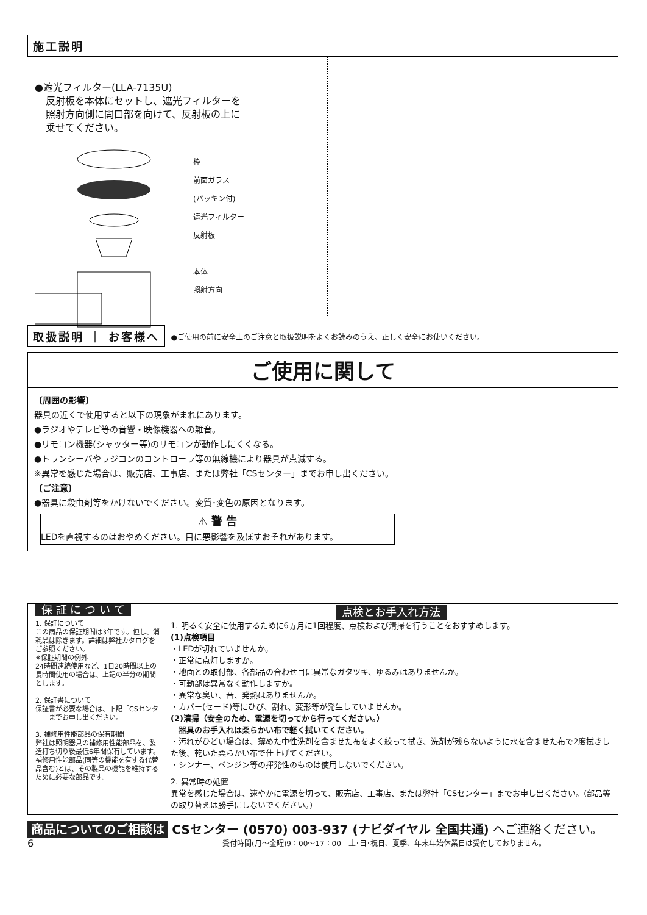施工説明
●遮光フィルター(LLA-7135U)
反射板を本体にセットし、遮光フィルターを
照射方向側に開口部を向けて、反射板の上に
乗せてください。
枠
前面ガラス
(パッキン付)
遮光フィルター
反射板
本体
照射方向
取扱説明 ｜ お客様へ
●ご使用の前に安全上のご注意と取扱説明をよくお読みのうえ、正しく安全にお使いください。
ご使用に関して
〔周囲の影響〕
器具の近くで使用すると以下の現象がまれにあります。
●ラジオやテレビ等の音響・映像機器への雑音。
●リモコン機器(シャッター等)のリモコンが動作しにくくなる。
●トランシーバやラジコンのコントローラ等の無線機により器具が点滅する。
※異常を感じた場合は、販売店、工事店、または弊社「CSセンター」までお申し出ください。
〔ご注意〕
●器具に殺虫剤等をかけないでください。変質･変色の原因となります。
⚠ 警 告
LEDを直視するのはおやめください。目に悪影響を及ぼすおそれがあります。
保 証 に つ い て
1. 保証について
この商品の保証期間は3年です。但し、消耗品は除きます。詳細は弊社カタログをご参照ください。
※保証期間の例外
24時間連続使用など、1日20時間以上の長時間使用の場合は、上記の半分の期間とします。
2. 保証書について
保証書が必要な場合は、下記「CSセンター」までお申し出ください。
3. 補修用性能部品の保有期間
弊社は照明器具の補修用性能部品を、製造打ち切り後最低6年間保有しています。補修用性能部品(同等の機能を有する代替品含む)とは、その製品の機能を維持するために必要な部品です。
点検とお手入れ方法
1. 明るく安全に使用するために6ヵ月に1回程度、点検および清掃を行うことをおすすめします。
(1)点検項目
・LEDが切れていませんか。
・正常に点灯しますか。
・地面との取付部、各部品の合わせ目に異常なガタツキ、ゆるみはありませんか。
・可動部は異常なく動作しますか。
・異常な臭い、音、発熱はありませんか。
・カバー(セード)等にひび、割れ、変形等が発生していませんか。
(2)清掃（安全のため、電源を切ってから行ってください。）
　器具のお手入れは柔らかい布で軽く拭いてください。
・汚れがひどい場合は、薄めた中性洗剤を含ませた布をよく絞って拭き、洗剤が残らないように水を含ませた布で2度拭きした後、乾いた柔らかい布で仕上げてください。
・シンナー、ベンジン等の揮発性のものは使用しないでください。
2. 異常時の処置
異常を感じた場合は、速やかに電源を切って、販売店、工事店、または弊社「CSセンター」までお申し出ください。(部品等の取り替えは勝手にしないでください。)
商品についてのご相談は CSセンター (0570) 003-937 (ナビダイヤル 全国共通) へご連絡ください。
6 受付時間(月〜金曜)9：00〜17：00　土･日･祝日、夏季、年末年始休業日は受付しておりません。